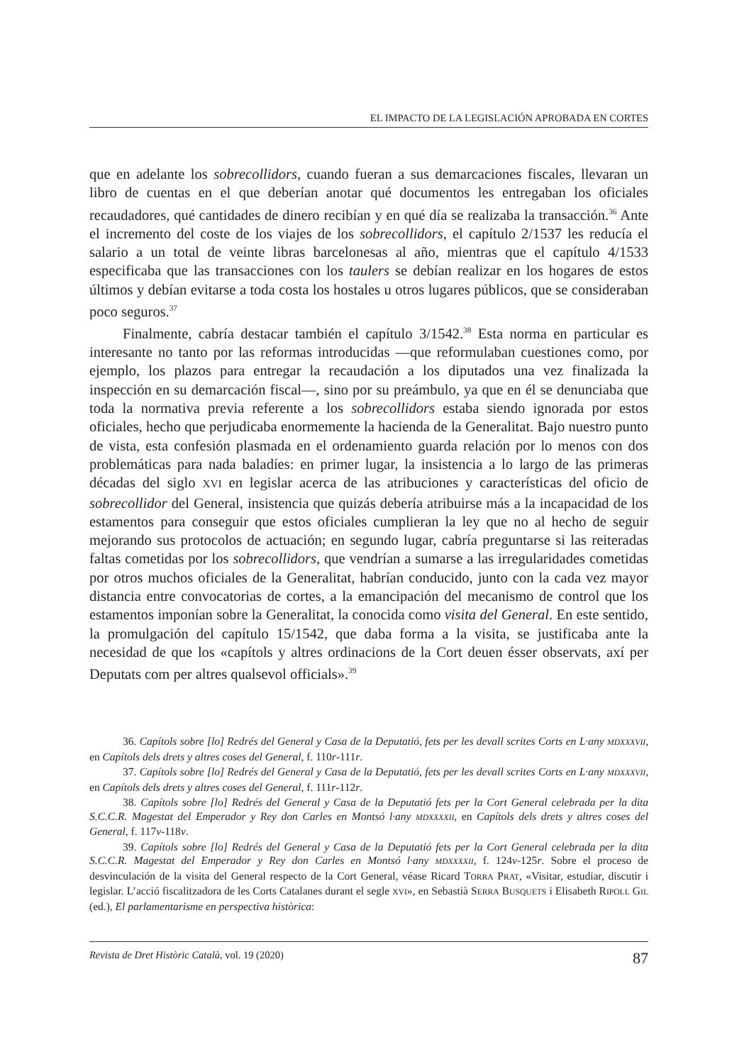EL IMPACTO DE LA LEGISLACIÓN APROBADA EN CORTES
que en adelante los sobrecollidors, cuando fueran a sus demarcaciones fiscales, llevaran un libro de cuentas en el que deberían anotar qué documentos les entregaban los oficiales recaudadores, qué cantidades de dinero recibían y en qué día se realizaba la transacción.<sup>36</sup> Ante el incremento del coste de los viajes de los sobrecollidors, el capítulo 2/1537 les reducía el salario a un total de veinte libras barcelonesas al año, mientras que el capítulo 4/1533 especificaba que las transacciones con los taulers se debían realizar en los hogares de estos últimos y debían evitarse a toda costa los hostales u otros lugares públicos, que se consideraban poco seguros.<sup>37</sup>
Finalmente, cabría destacar también el capítulo 3/1542.<sup>38</sup> Esta norma en particular es interesante no tanto por las reformas introducidas —que reformulaban cuestiones como, por ejemplo, los plazos para entregar la recaudación a los diputados una vez finalizada la inspección en su demarcación fiscal—, sino por su preámbulo, ya que en él se denunciaba que toda la normativa previa referente a los sobrecollidors estaba siendo ignorada por estos oficiales, hecho que perjudicaba enormemente la hacienda de la Generalitat. Bajo nuestro punto de vista, esta confesión plasmada en el ordenamiento guarda relación por lo menos con dos problemáticas para nada baladíes: en primer lugar, la insistencia a lo largo de las primeras décadas del siglo XVI en legislar acerca de las atribuciones y características del oficio de sobrecollidor del General, insistencia que quizás debería atribuirse más a la incapacidad de los estamentos para conseguir que estos oficiales cumplieran la ley que no al hecho de seguir mejorando sus protocolos de actuación; en segundo lugar, cabría preguntarse si las reiteradas faltas cometidas por los sobrecollidors, que vendrían a sumarse a las irregularidades cometidas por otros muchos oficiales de la Generalitat, habrían conducido, junto con la cada vez mayor distancia entre convocatorias de cortes, a la emancipación del mecanismo de control que los estamentos imponían sobre la Generalitat, la conocida como visita del General. En este sentido, la promulgación del capítulo 15/1542, que daba forma a la visita, se justificaba ante la necesidad de que los «capítols y altres ordinacions de la Cort deuen ésser observats, axí per Deputats com per altres qualsevol officials».<sup>39</sup>
36. Capítols sobre [lo] Redrés del General y Casa de la Deputatió, fets per les devall scrites Corts en L·any MDXXXVII, en Capítols dels drets y altres coses del General, f. 110r-111r.
37. Capítols sobre [lo] Redrés del General y Casa de la Deputatió, fets per les devall scrites Corts en L·any MDXXXVII, en Capítols dels drets y altres coses del General, f. 111r-112r.
38. Capítols sobre [lo] Redrés del General y Casa de la Deputatió fets per la Cort General celebrada per la dita S.C.C.R. Magestat del Emperador y Rey don Carles en Montsó l·any MDXXXXII, en Capítols dels drets y altres coses del General, f. 117v-118v.
39. Capítols sobre [lo] Redrés del General y Casa de la Deputatió fets per la Cort General celebrada per la dita S.C.C.R. Magestat del Emperador y Rey don Carles en Montsó l·any MDXXXXII, f. 124v-125r. Sobre el proceso de desvinculación de la visita del General respecto de la Cort General, véase Ricard TORRA PRAT, «Visitar, estudiar, discutir i legislar. L’acció fiscalitzadora de les Corts Catalanes durant el segle XVI», en Sebastià SERRA BUSQUETS i Elisabeth RIPOLL GIL (ed.), El parlamentarisme en perspectiva històrica:
Revista de Dret Històric Català, vol. 19 (2020) 87